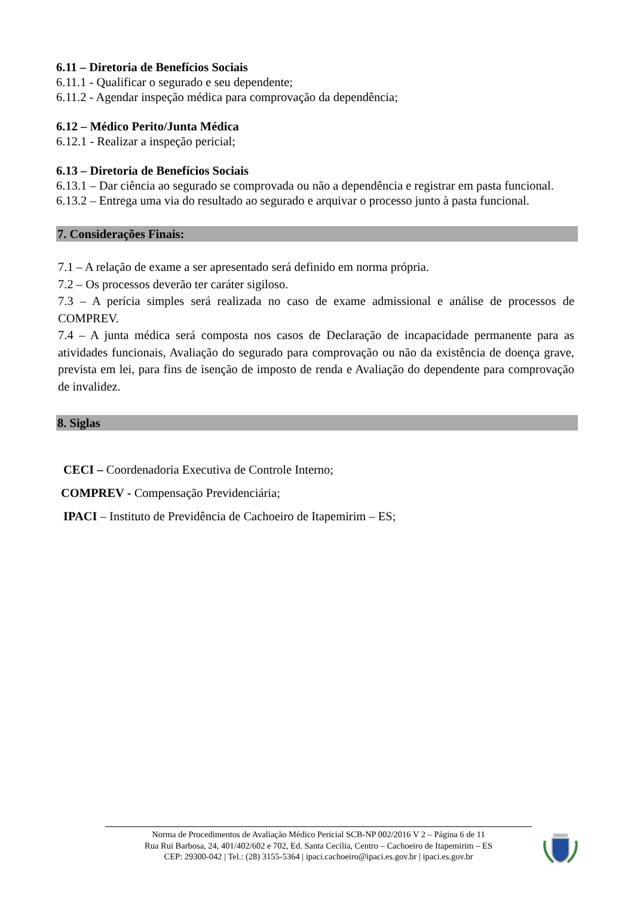6.11 – Diretoria de Benefícios Sociais
6.11.1 - Qualificar o segurado e seu dependente;
6.11.2 - Agendar inspeção médica para comprovação da dependência;
6.12 – Médico Perito/Junta Médica
6.12.1 - Realizar a inspeção pericial;
6.13 – Diretoria de Benefícios Sociais
6.13.1 – Dar ciência ao segurado se comprovada ou não a dependência e registrar em pasta funcional.
6.13.2 – Entrega uma via do resultado ao segurado e arquivar o processo junto à pasta funcional.
7. Considerações Finais:
7.1 – A relação de exame a ser apresentado será definido em norma própria.
7.2 – Os processos deverão ter caráter sigiloso.
7.3 – A perícia simples será realizada no caso de exame admissional e análise de processos de COMPREV.
7.4 – A junta médica será composta nos casos de Declaração de incapacidade permanente para as atividades funcionais, Avaliação do segurado para comprovação ou não da existência de doença grave, prevista em lei, para fins de isenção de imposto de renda e Avaliação do dependente para comprovação de invalidez.
8. Siglas
CECI – Coordenadoria Executiva de Controle Interno;
COMPREV - Compensação Previdenciária;
IPACI – Instituto de Previdência de Cachoeiro de Itapemirim – ES;
Norma de Procedimentos de Avaliação Médico Pericial SCB-NP 002/2016 V 2 – Página 6 de 11
Rua Rui Barbosa, 24, 401/402/602 e 702, Ed. Santa Cecília, Centro – Cachoeiro de Itapemirim – ES
CEP: 29300-042 | Tel.: (28) 3155-5364 | ipaci.cachoeiro@ipaci.es.gov.br | ipaci.es.gov.br